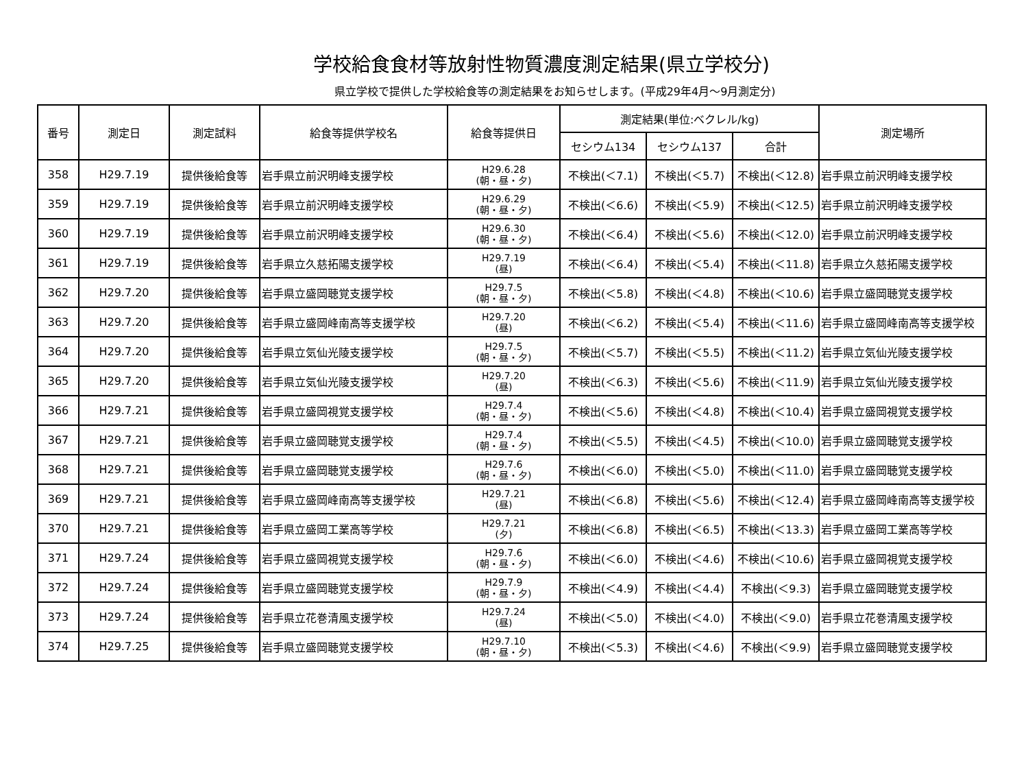学校給食食材等放射性物質濃度測定結果(県立学校分)
県立学校で提供した学校給食等の測定結果をお知らせします。(平成29年4月～9月測定分)
| 番号 | 測定日 | 測定試料 | 給食等提供学校名 | 給食等提供日 | 測定結果(単位:ベクレル/kg) | | | 測定場所 |
| --- | --- | --- | --- | --- | --- | --- | --- | --- |
| | | | | | セシウム134 | セシウム137 | 合計 | |
| 358 | H29.7.19 | 提供後給食等 | 岩手県立前沢明峰支援学校 | H29.6.28 (朝・昼・夕) | 不検出(＜7.1) | 不検出(＜5.7) | 不検出(＜12.8) | 岩手県立前沢明峰支援学校 |
| 359 | H29.7.19 | 提供後給食等 | 岩手県立前沢明峰支援学校 | H29.6.29 (朝・昼・夕) | 不検出(＜6.6) | 不検出(＜5.9) | 不検出(＜12.5) | 岩手県立前沢明峰支援学校 |
| 360 | H29.7.19 | 提供後給食等 | 岩手県立前沢明峰支援学校 | H29.6.30 (朝・昼・夕) | 不検出(＜6.4) | 不検出(＜5.6) | 不検出(＜12.0) | 岩手県立前沢明峰支援学校 |
| 361 | H29.7.19 | 提供後給食等 | 岩手県立久慈拓陽支援学校 | H29.7.19 (昼) | 不検出(＜6.4) | 不検出(＜5.4) | 不検出(＜11.8) | 岩手県立久慈拓陽支援学校 |
| 362 | H29.7.20 | 提供後給食等 | 岩手県立盛岡聴覚支援学校 | H29.7.5 (朝・昼・夕) | 不検出(＜5.8) | 不検出(＜4.8) | 不検出(＜10.6) | 岩手県立盛岡聴覚支援学校 |
| 363 | H29.7.20 | 提供後給食等 | 岩手県立盛岡峰南高等支援学校 | H29.7.20 (昼) | 不検出(＜6.2) | 不検出(＜5.4) | 不検出(＜11.6) | 岩手県立盛岡峰南高等支援学校 |
| 364 | H29.7.20 | 提供後給食等 | 岩手県立気仙光陵支援学校 | H29.7.5 (朝・昼・夕) | 不検出(＜5.7) | 不検出(＜5.5) | 不検出(＜11.2) | 岩手県立気仙光陵支援学校 |
| 365 | H29.7.20 | 提供後給食等 | 岩手県立気仙光陵支援学校 | H29.7.20 (昼) | 不検出(＜6.3) | 不検出(＜5.6) | 不検出(＜11.9) | 岩手県立気仙光陵支援学校 |
| 366 | H29.7.21 | 提供後給食等 | 岩手県立盛岡視覚支援学校 | H29.7.4 (朝・昼・夕) | 不検出(＜5.6) | 不検出(＜4.8) | 不検出(＜10.4) | 岩手県立盛岡視覚支援学校 |
| 367 | H29.7.21 | 提供後給食等 | 岩手県立盛岡聴覚支援学校 | H29.7.4 (朝・昼・夕) | 不検出(＜5.5) | 不検出(＜4.5) | 不検出(＜10.0) | 岩手県立盛岡聴覚支援学校 |
| 368 | H29.7.21 | 提供後給食等 | 岩手県立盛岡聴覚支援学校 | H29.7.6 (朝・昼・夕) | 不検出(＜6.0) | 不検出(＜5.0) | 不検出(＜11.0) | 岩手県立盛岡聴覚支援学校 |
| 369 | H29.7.21 | 提供後給食等 | 岩手県立盛岡峰南高等支援学校 | H29.7.21 (昼) | 不検出(＜6.8) | 不検出(＜5.6) | 不検出(＜12.4) | 岩手県立盛岡峰南高等支援学校 |
| 370 | H29.7.21 | 提供後給食等 | 岩手県立盛岡工業高等学校 | H29.7.21 (夕) | 不検出(＜6.8) | 不検出(＜6.5) | 不検出(＜13.3) | 岩手県立盛岡工業高等学校 |
| 371 | H29.7.24 | 提供後給食等 | 岩手県立盛岡視覚支援学校 | H29.7.6 (朝・昼・夕) | 不検出(＜6.0) | 不検出(＜4.6) | 不検出(＜10.6) | 岩手県立盛岡視覚支援学校 |
| 372 | H29.7.24 | 提供後給食等 | 岩手県立盛岡聴覚支援学校 | H29.7.9 (朝・昼・夕) | 不検出(＜4.9) | 不検出(＜4.4) | 不検出(＜9.3) | 岩手県立盛岡聴覚支援学校 |
| 373 | H29.7.24 | 提供後給食等 | 岩手県立花巻清風支援学校 | H29.7.24 (昼) | 不検出(＜5.0) | 不検出(＜4.0) | 不検出(＜9.0) | 岩手県立花巻清風支援学校 |
| 374 | H29.7.25 | 提供後給食等 | 岩手県立盛岡聴覚支援学校 | H29.7.10 (朝・昼・夕) | 不検出(＜5.3) | 不検出(＜4.6) | 不検出(＜9.9) | 岩手県立盛岡聴覚支援学校 |